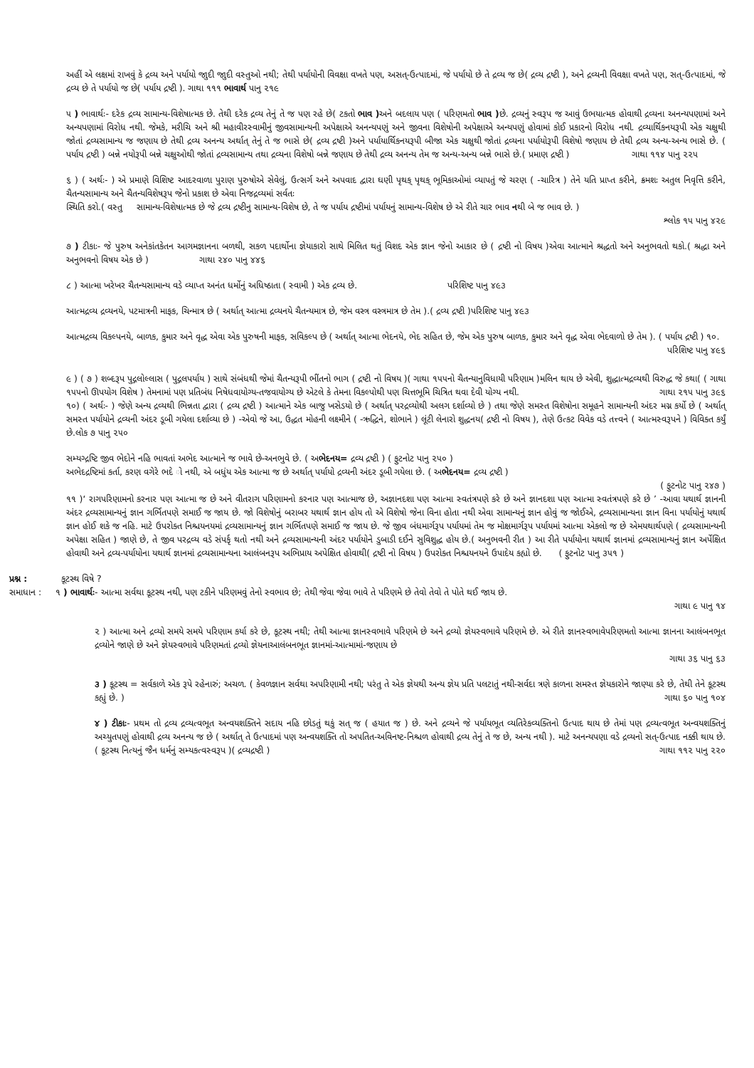અહીં એ લક્ષમાં રાખવું કે દ્રવ્ય અને પર્યાયો જાુદી જાુદી વસ્તુઓ નથી; તેથી પર્યાયોની વિવક્ષા વખતે પણ, અસત્-ઉત્પાદમાં, જે પર્યાયો છે તે દ્રવ્ય જ છે( દ્રવ્ય દ્રષ્ટી ), અને દ્રવ્યની વિવક્ષા વખતે પણ, સત્-ઉત્પાદમાં, જે દ્રવ્ય છે તે પર્યાયો જ છે( પર્યાય દ્રષ્ટી ). ગાથા ૧૧૧ ભાવાર્થ પાનુ ૨૧૯
૫ ) ભાવાર્થઃ- દરેક દ્રવ્ય સામાન્ય-વિશેષાત્મક છે. તેથી દરેક દ્રવ્ય તેનું તે જ પણ રહે છે( ટકતો ભાવ ) અને બદલાય પણ ( પરિણમતો ભાવ ) છે. દ્રવ્યનું સ્વરૂપ જ આવું ઉભયાત્મક હોવાથી દ્રવ્યના અનન્યપણામાં અને અન્યપણામાં વિરોધ નથી. જેમકે, મરીચિ અને શ્રી મહાવીરસ્વામીનું જીવસામાન્યની અપેક્ષાએ અનન્યપણું અને જીવના વિશેષોની અપેક્ષાએ અન્યપણું હોવામાં કોઈ પ્રકારનો વિરોધ નથી. દ્રવ્યાર્થિકનયરૂપી એક ચક્ષુથી જોતાં દ્રવ્યસામાન્ય જ જણાય છે તેથી દ્રવ્ય અનન્ય અર્થાત્ તેનું તે જ ભાસે છે( દ્રવ્ય દ્રષ્ટી )અને પર્યાયાર્થિકનયરૂપી બીજા એક ચક્ષુથી જોતાં દ્રવ્યના પર્યાયોરૂપી વિશેષો જણાય છે તેથી દ્રવ્ય અન્ય-અન્ય ભાસે છે. ( પર્યાય દ્રષ્ટી ) બન્ને નયોરૂપી બન્ને ચક્ષુઓથી જોતાં દ્રવ્યસામાન્ય તથા દ્રવ્યના વિશેષો બન્ને જણાય છે તેથી દ્રવ્ય અનન્ય તેમ જ અન્ય-અન્ય બન્ને ભાસે છે.( પ્રમાણ દ્રષ્ટી ) ગાથા ૧૧૪ પાનુ ૨૨૫
૬ ) ( અર્થઃ- ) એ પ્રમાણે વિશિષ્ટ આદરવાળા પુરાણ પુરુષોએ સેવેલું, ઉત્સર્ગ અને અપવાદ દ્વારા ઘણી પૃથક્ પૃથક્ ભૂમિકાઓમાં વ્યાપતું જે ચરણ ( -ચારિત્ર ) તેને યતિ પ્રાપ્ત કરીને, ક્રમશઃ અતુલ નિવૃત્તિ કરીને, ચૈતન્યસામાન્ય અને ચૈતન્યવિશેષરૂપ જેનો પ્રકાશ છે એવા નિજદ્રવ્યમાં સર્વતઃ
સ્થિતિ કરો.( વસ્તુ સામાન્ય-વિશેષાત્મક છે જે દ્રવ્ય દ્રષ્ટીનુ સામાન્ય-વિશેષ છે, તે જ પર્યાય દ્રષ્ટીમાં પર્યાયનું સામાન્ય-વિશેષ છે એ રીતે ચાર ભાવ નથી બે જ ભાવ છે. )
શ્લોક ૧૫ પાનુ ૪૨૯
૭ ) ટીકાઃ- જે પુરુષ અનેકાંતકેતન આગમજ્ઞાનના બળથી, સકળ પદાર્થોના જ્ઞેયાકારો સાથે મિલિત થતું વિશદ એક જ્ઞાન જેનો આકાર છે ( દ્રષ્ટી નો વિષય )એવા આત્માને શ્રદ્ધતો અને અનુભવતો થકો.( શ્રદ્ધા અને અનુભવનો વિષય એક છે ) ગાથા ૨૪૦ પાનુ ૪૪૬
૮ ) આત્મા ખરેખર ચૈતન્યસામાન્ય વડે વ્યાપ્ત અનંત ધર્મોનું અધિષ્ઠાતા ( સ્વામી ) એક દ્રવ્ય છે. પરિશિષ્ટ પાનુ ૪૯૩
આત્મદ્રવ્ય દ્રવ્યનયે, પટમાત્રની માફક, ચિન્માત્ર છે ( અર્થાત્ આત્મા દ્રવ્યનયે ચૈતન્યમાત્ર છે, જેમ વસ્ત્ર વસ્ત્રમાત્ર છે તેમ ).( દ્રવ્ય દ્રષ્ટી )પરિશિષ્ટ પાનુ ૪૯૩
આત્મદ્રવ્ય વિકલ્પનયે, બાળક, કુમાર અને વૃદ્ધ એવા એક પુરુષની માફક, સવિકલ્પ છે ( અર્થાત્ આત્મા ભેદનયે, ભેદ સહિત છે, જેમ એક પુરુષ બાળક, કુમાર અને વૃદ્ધ એવા ભેદવાળો છે તેમ ). ( પર્યાય દ્રષ્ટી ) ૧૦. પરિશિષ્ટ પાનુ ૪૯૬
૯ ) ( ૭ ) શબ્દરૂપ પુદ્ગલોલ્લાસ ( પુદ્ગલપર્યાય ) સાથે સંબંધથી જેમાં ચૈતન્યરૂપી ભીંતનો ભાગ ( દ્રષ્ટી નો વિષય )( ગાથા ૧૫૫નો ચૈતન્યાનુવિધાયી પરિણામ )મલિન થાય છે એવી, શુદ્ધાત્મદ્રવ્યથી વિરુદ્ધ જે કથા( ( ગાથા ૧૫૫નો ઊપયોગ વિશેષ ) તેમનામાં પણ પ્રતિબંધ નિષેધવાયોગ્ય-તજવાયોગ્ય છે એટલે કે તેમના વિકલ્પોથી પણ ચિત્તભૂમિ ચિત્રિત થવા દેવી યોગ્ય નથી. ગાથા ૨૧૫ પાનુ ૩૯૬
૧૦) ( અર્થઃ- ) જેણે અન્ય દ્રવ્યથી ભિન્નતા દ્વારા ( દ્રવ્ય દ્રષ્ટી ) આત્માને એક બાજુ ખસેડયો છે ( અર્થાત્ પરદ્રવ્યોથી અલગ દર્શાવ્યો છે ) તથા જેણે સમસ્ત વિશેષોના સમૂહને સામાન્યની અંદર મગ્ન કર્યો છે ( અર્થાત્ સમસ્ત પર્યાયોને દ્રવ્યની અંદર ડૂબી ગયેલા દર્શાવ્યા છે ) -એવો જે આ, ઉદ્ધત મોહની લક્ષ્મીને ( -ઋદ્ધિને, શોભાને ) લૂંટી લેનારો શુદ્ધનય( દ્રષ્ટી નો વિષય ), તેણે ઉત્કટ વિવેક વડે તત્ત્વને ( આત્મસ્વરૂપને ) વિવિક્ત કર્યું છે.લોક ૭ પાનુ ૨૫૦
સમ્યગ્દ્રષ્ટિ જીવ ભેદોને નહિ ભાવતાં અભેદ આત્માને જ ભાવે છે-અનભુવે છે. ( અભેદનય= દ્રવ્ય દ્રષ્ટી ) ( ફુટનોટ પાનુ ૨૫૦ )
અભેદદ્રષ્ટિમાં કર્તા, કરણ વગેરે ભદે ો નથી, એ બધુંય એક આત્મા જ છે અર્થાત્ પર્યાયો દ્રવ્યની અંદર ડૂબી ગયેલા છે. ( અભેદનય= દ્રવ્ય દ્રષ્ટી )
( ફુટનોટ પાનુ ૨૪૭ )
૧૧ )‘ રાગપરિણામનો કરનાર પણ આત્મા જ છે અને વીતરાગ પરિણામનો કરનાર પણ આત્માજ છે, અજ્ઞાનદશા પણ આત્મા સ્વતંત્રપણે કરે છે અને જ્ઞાનદશા પણ આત્મા સ્વતંત્રપણે કરે છે ’ -આવા યથાર્થ જ્ઞાનની અંદર દ્રવ્યસામાન્યનું જ્ઞાન ગર્ભિતપણે સમાઈ જ જાય છે. જો વિશેષોનું બરાબર યથાર્થ જ્ઞાન હોય તો એ વિશેષો જેના વિના હોતા નથી એવા સામાન્યનું જ્ઞાન હોવું જ જોઈએ, દ્રવ્યસામાન્યના જ્ઞાન વિના પર્યાયોનું યથાર્થ જ્ઞાન હોઈ શકે જ નહિ. માટે ઉપરોક્ત નિશ્ચયનયમાં દ્રવ્યસામાન્યનું જ્ઞાન ગર્ભિતપણે સમાઈ જ જાય છે. જે જીવ બંધમાર્ગરૂપ પર્યાયમાં તેમ જ મોક્ષમાર્ગરૂપ પર્યાયમાં આત્મા એકલો જ છે એમયથાર્થપણે ( દ્રવ્યસામાન્યની અપેક્ષા સહિત ) જાણે છે, તે જીવ પરદ્રવ્ય વડે સંપર્કૃ થતો નથી અને દ્રવ્યસામાન્યની અંદર પર્યાયોને ડુબાડી દઈને સુવિશુદ્ધ હોય છે.( અનુભવની રીત ) આ રીતે પર્યાયોના યથાર્થ જ્ઞાનમાં દ્રવ્યસામાન્યનું જ્ઞાન અર્પેક્ષિત હોવાથી અને દ્રવ્ય-પર્યાયોના યથાર્થ જ્ઞાનમાં દ્રવ્યસામાન્યના આલંબનરૂપ અભિપ્રાય અપેક્ષિત હોવાથી( દ્રષ્ટી નો વિષય ) ઉપરોક્ત નિશ્ચયનયને ઉપાદેય કહ્યો છે. ( ફુટનોટ પાનુ ૩૫૧ )
પ્રશ્ન : કૂટસ્થ વિષે ?
સમાધાન : ૧ ) ભાવાર્થઃ- આત્મા સર્વથા કૂટસ્થ નથી, પણ ટકીને પરિણમવું તેનો સ્વભાવ છે; તેથી જેવા જેવા ભાવે તે પરિણમે છે તેવો તેવો તે પોતે થઈ જાય છે.
ગાથા ૯ પાનુ ૧૪
૨ ) આત્મા અને દ્રવ્યો સમયે સમયે પરિણામ કર્યા કરે છે, કૂટસ્થ નથી; તેથી આત્મા જ્ઞાનસ્વભાવે પરિણમે છે અને દ્રવ્યો જ્ઞેયસ્વભાવે પરિણમે છે. એ રીતે જ્ઞાનસ્વભાવેપરિણમતો આત્મા જ્ઞાનના આલંબનભૂત દ્રવ્યોને જાણે છે અને જ્ઞેયસ્વભાવે પરિણમતાં દ્રવ્યો જ્ઞેયનાઆલંબનભૂત જ્ઞાનમાં-આત્મામાં-જણાય છે
ગાથા ૩૬ પાનુ ૬૩
૩ ) કૂટસ્થ = સર્વકાળે એક રૂપે રહેનારું; અચળ. ( કેવળજ્ઞાન સર્વથા અપરિણામી નથી; પરંતુ તે એક જ્ઞેયથી અન્ય જ્ઞેય પ્રતિ પલટાતું નથી-સર્વદા ત્રણે કાળના સમસ્ત જ્ઞેયકારોને જાણ્યા કરે છે, તેથી તેને કૂટસ્થ કહ્યું છે. ) ગાથા ૬૦ પાનુ ૧૦૪
૪ ) ટીકાઃ- પ્રથમ તો દ્રવ્ય દ્રવ્યત્વભૂત અન્વયશક્તિને સદાય નહિ છોડતું થકું સત્ જ ( હયાત જ ) છે. અને દ્રવ્યને જે પર્યાયભૂત વ્યતિરેકવ્યક્તિનો ઉત્પાદ થાય છે તેમાં પણ દ્રવ્યત્વભૂત અન્વયશક્તિનું અચ્યુતપણું હોવાથી દ્રવ્ય અનન્ય જ છે ( અર્થાત્ તે ઉત્પાદમાં પણ અન્વયશક્તિ તો અપતિત-અવિનષ્ટ-નિશ્ચળ હોવાથી દ્રવ્ય તેનું તે જ છે, અન્ય નથી ). માટે અનન્યપણા વડે દ્રવ્યનો સત્-ઉત્પાદ નક્કી થાય છે.( કૂટસ્થ નિત્યનું જૈન ધર્મનું સમ્યકત્વસ્વરૂપ )( દ્રવ્યદ્રષ્ટી ) ગાથા ૧૧૨ પાનુ ૨૨૦